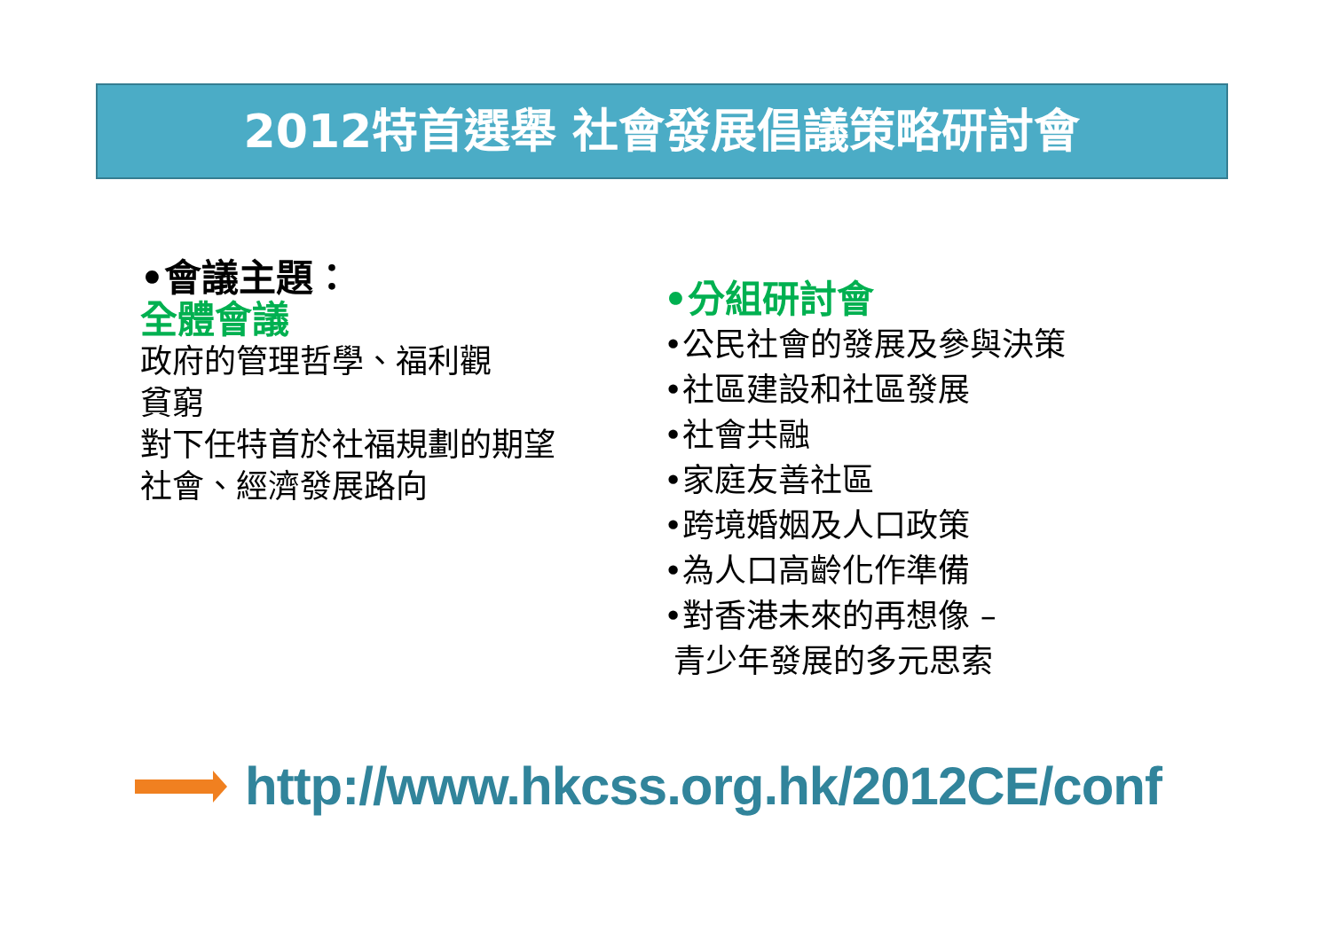2012特首選舉 社會發展倡議策略研討會
•會議主題：
全體會議
政府的管理哲學、福利觀
貧窮
對下任特首於社福規劃的期望
社會、經濟發展路向
•分組研討會
•公民社會的發展及參與決策
•社區建設和社區發展
•社會共融
•家庭友善社區
•跨境婚姻及人口政策
•為人口高齡化作準備
•對香港未來的再想像 –
青少年發展的多元思索
http://www.hkcss.org.hk/2012CE/conf